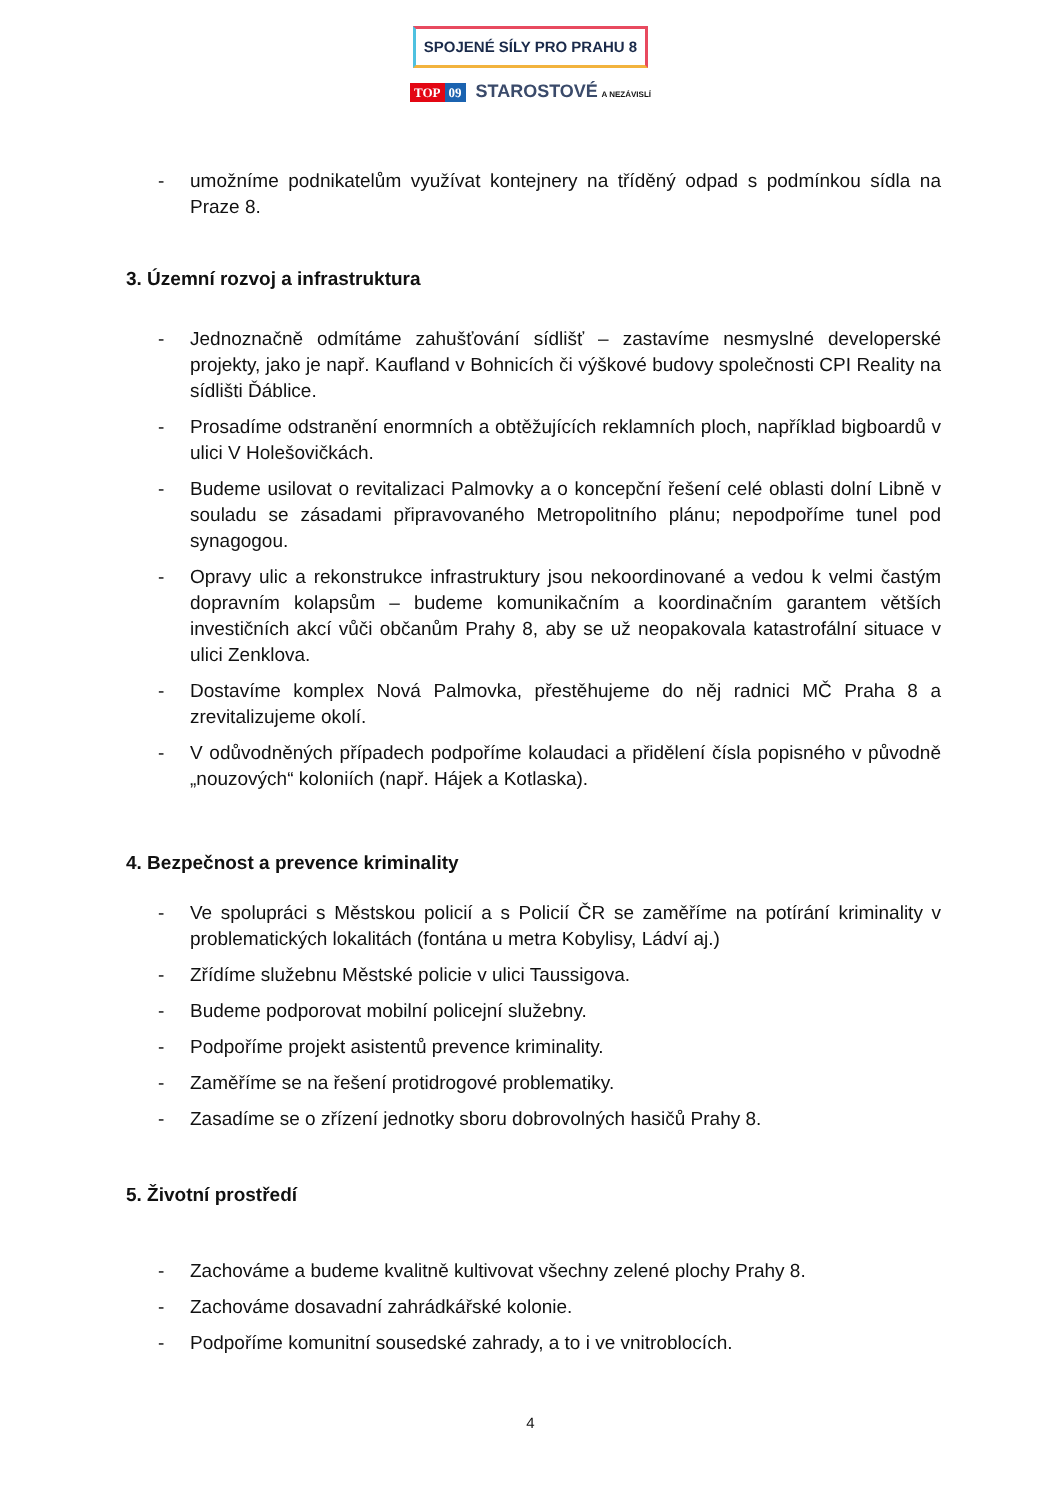SPOJENÉ SÍLY PRO PRAHU 8
TOP 09 STAROSTOVÉ A NEZÁVISLÍ
- umožníme podnikatelům využívat kontejnery na tříděný odpad s podmínkou sídla na Praze 8.
3. Územní rozvoj a infrastruktura
- Jednoznačně odmítáme zahušťování sídlišť – zastavíme nesmyslné developerské projekty, jako je např. Kaufland v Bohnicích či výškové budovy společnosti CPI Reality na sídlišti Ďáblice.
- Prosadíme odstranění enormních a obtěžujících reklamních ploch, například bigboardů v ulici V Holešovičkách.
- Budeme usilovat o revitalizaci Palmovky a o koncepční řešení celé oblasti dolní Libně v souladu se zásadami připravovaného Metropolitního plánu; nepodpoříme tunel pod synagogou.
- Opravy ulic a rekonstrukce infrastruktury jsou nekoordinované a vedou k velmi častým dopravním kolapsům – budeme komunikačním a koordinačním garantem větších investičních akcí vůči občanům Prahy 8, aby se už neopakovala katastrofální situace v ulici Zenklova.
- Dostavíme komplex Nová Palmovka, přestěhujeme do něj radnici MČ Praha 8 a zrevitalizujeme okolí.
- V odůvodněných případech podpoříme kolaudaci a přidělení čísla popisného v původně „nouzových“ koloniích (např. Hájek a Kotlaska).
4. Bezpečnost a prevence kriminality
- Ve spolupráci s Městskou policií a s Policií ČR se zaměříme na potírání kriminality v problematických lokalitách (fontána u metra Kobylisy, Ládví aj.)
- Zřídíme služebnu Městské policie v ulici Taussigova.
- Budeme podporovat mobilní policejní služebny.
- Podpoříme projekt asistentů prevence kriminality.
- Zaměříme se na řešení protidrogové problematiky.
- Zasadíme se o zřízení jednotky sboru dobrovolných hasičů Prahy 8.
5. Životní prostředí
- Zachováme a budeme kvalitně kultivovat všechny zelené plochy Prahy 8.
- Zachováme dosavadní zahrádkářské kolonie.
- Podpoříme komunitní sousedské zahrady, a to i ve vnitroblocích.
4